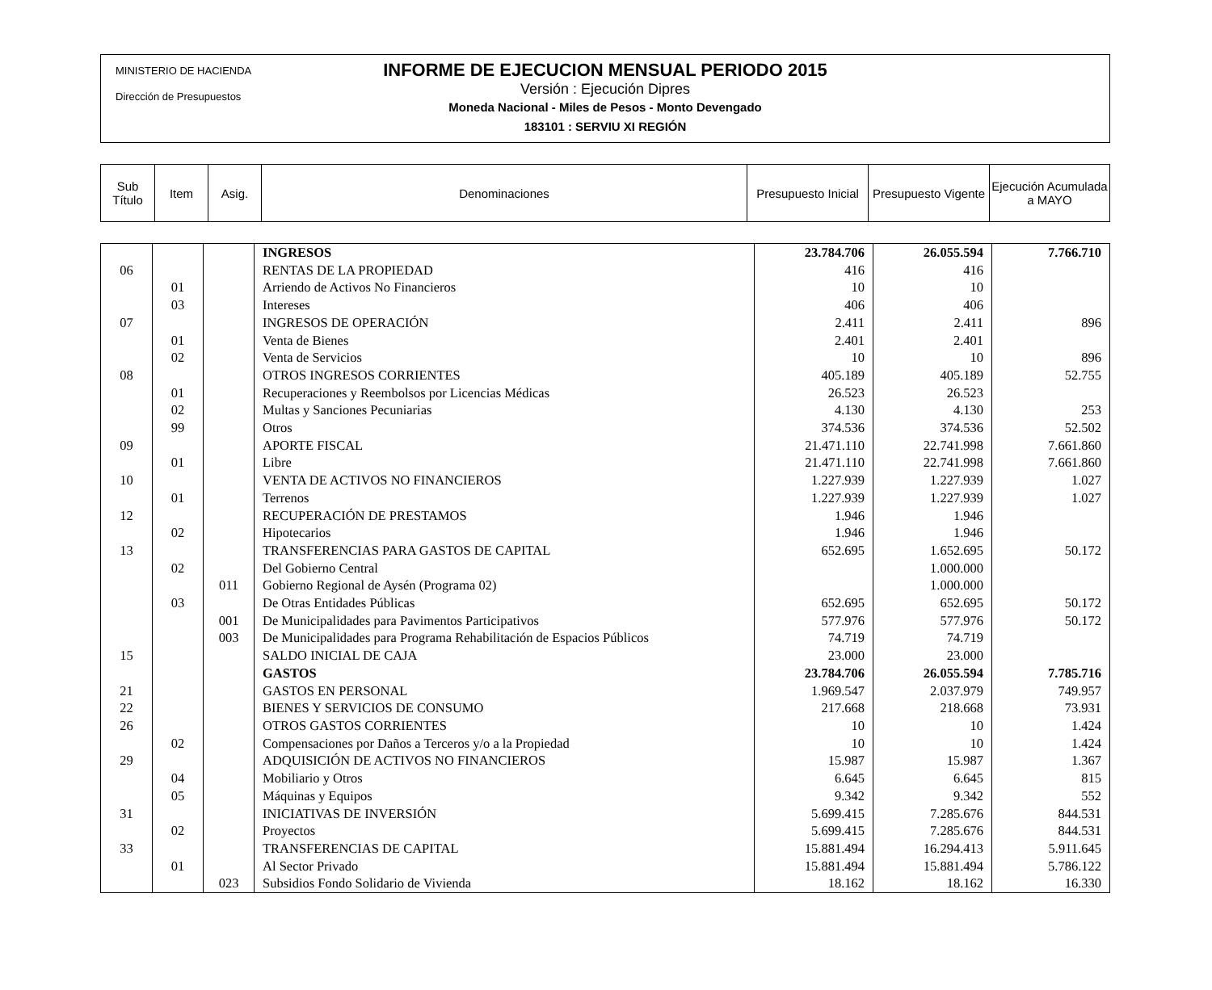MINISTERIO DE HACIENDA
Dirección de Presupuestos
INFORME DE EJECUCION MENSUAL PERIODO 2015
Versión : Ejecución Dipres
Moneda Nacional - Miles de Pesos - Monto Devengado
183101 : SERVIU XI REGIÓN
| Sub Título | Item | Asig. | Denominaciones | Presupuesto Inicial | Presupuesto Vigente | Ejecución Acumulada a MAYO |
| --- | --- | --- | --- | --- | --- | --- |
| | | | INGRESOS | 23.784.706 | 26.055.594 | 7.766.710 |
| 06 | | | RENTAS DE LA PROPIEDAD | 416 | 416 | |
| | 01 | | Arriendo de Activos No Financieros | 10 | 10 | |
| | 03 | | Intereses | 406 | 406 | |
| 07 | | | INGRESOS DE OPERACIÓN | 2.411 | 2.411 | 896 |
| | 01 | | Venta de Bienes | 2.401 | 2.401 | |
| | 02 | | Venta de Servicios | 10 | 10 | 896 |
| 08 | | | OTROS INGRESOS CORRIENTES | 405.189 | 405.189 | 52.755 |
| | 01 | | Recuperaciones y Reembolsos por Licencias Médicas | 26.523 | 26.523 | |
| | 02 | | Multas y Sanciones Pecuniarias | 4.130 | 4.130 | 253 |
| | 99 | | Otros | 374.536 | 374.536 | 52.502 |
| 09 | | | APORTE FISCAL | 21.471.110 | 22.741.998 | 7.661.860 |
| | 01 | | Libre | 21.471.110 | 22.741.998 | 7.661.860 |
| 10 | | | VENTA DE ACTIVOS NO FINANCIEROS | 1.227.939 | 1.227.939 | 1.027 |
| | 01 | | Terrenos | 1.227.939 | 1.227.939 | 1.027 |
| 12 | | | RECUPERACIÓN DE PRESTAMOS | 1.946 | 1.946 | |
| | 02 | | Hipotecarios | 1.946 | 1.946 | |
| 13 | | | TRANSFERENCIAS PARA GASTOS DE CAPITAL | 652.695 | 1.652.695 | 50.172 |
| | 02 | | Del Gobierno Central | | 1.000.000 | |
| | | 011 | Gobierno Regional de Aysén (Programa 02) | | 1.000.000 | |
| | 03 | | De Otras Entidades Públicas | 652.695 | 652.695 | 50.172 |
| | | 001 | De Municipalidades para Pavimentos Participativos | 577.976 | 577.976 | 50.172 |
| | | 003 | De Municipalidades para Programa Rehabilitación de Espacios Públicos | 74.719 | 74.719 | |
| 15 | | | SALDO INICIAL DE CAJA | 23.000 | 23.000 | |
| | | | GASTOS | 23.784.706 | 26.055.594 | 7.785.716 |
| 21 | | | GASTOS EN PERSONAL | 1.969.547 | 2.037.979 | 749.957 |
| 22 | | | BIENES Y SERVICIOS DE CONSUMO | 217.668 | 218.668 | 73.931 |
| 26 | | | OTROS GASTOS CORRIENTES | 10 | 10 | 1.424 |
| | 02 | | Compensaciones por Daños a Terceros y/o a la Propiedad | 10 | 10 | 1.424 |
| 29 | | | ADQUISICIÓN DE ACTIVOS NO FINANCIEROS | 15.987 | 15.987 | 1.367 |
| | 04 | | Mobiliario y Otros | 6.645 | 6.645 | 815 |
| | 05 | | Máquinas y Equipos | 9.342 | 9.342 | 552 |
| 31 | | | INICIATIVAS DE INVERSIÓN | 5.699.415 | 7.285.676 | 844.531 |
| | 02 | | Proyectos | 5.699.415 | 7.285.676 | 844.531 |
| 33 | | | TRANSFERENCIAS DE CAPITAL | 15.881.494 | 16.294.413 | 5.911.645 |
| | 01 | | Al Sector Privado | 15.881.494 | 15.881.494 | 5.786.122 |
| | | 023 | Subsidios Fondo Solidario de Vivienda | 18.162 | 18.162 | 16.330 |